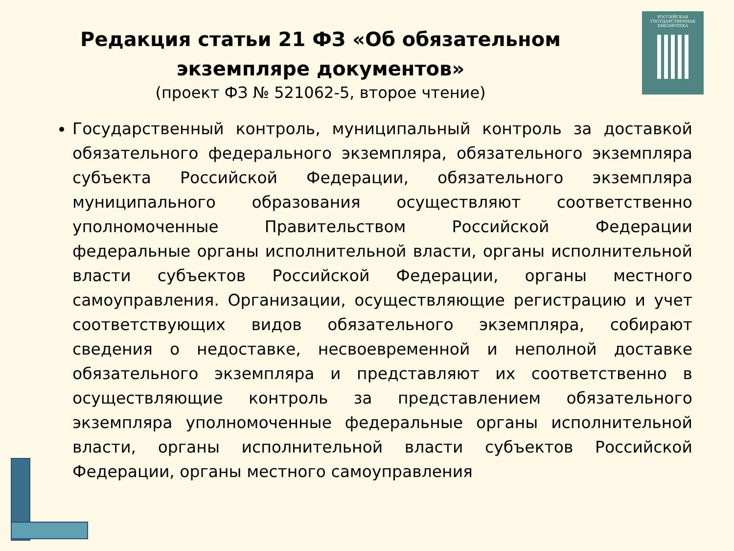РОССИЙСКАЯ
ГОСУДАРСТВЕННАЯ
БИБЛИОТЕКА
Редакция статьи 21 ФЗ «Об обязательном
экземпляре документов»
(проект ФЗ № 521062-5, второе чтение)
Государственный контроль, муниципальный контроль за доставкой обязательного федерального экземпляра, обязательного экземпляра субъекта Российской Федерации, обязательного экземпляра муниципального образования осуществляют соответственно уполномоченные Правительством Российской Федерации федеральные органы исполнительной власти, органы исполнительной власти субъектов Российской Федерации, органы местного самоуправления. Организации, осуществляющие регистрацию и учет соответствующих видов обязательного экземпляра, собирают сведения о недоставке, несвоевременной и неполной доставке обязательного экземпляра и представляют их соответственно в осуществляющие контроль за представлением обязательного экземпляра уполномоченные федеральные органы исполнительной власти, органы исполнительной власти субъектов Российской Федерации, органы местного самоуправления